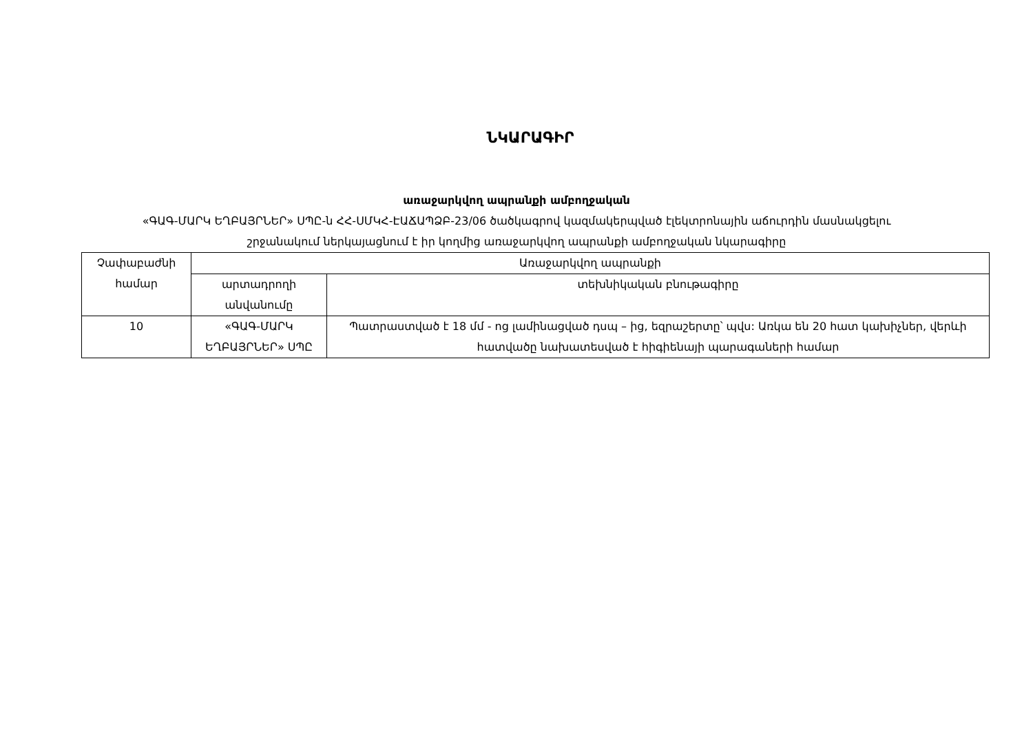ՆԿԱՐԱԳԻՐ
առաջարկվող ապրանքի ամբողջական
«ԳԱԳ-ՄԱՐԿ ԵՂԲԱՅՐՆԵՐ» ՍՊԸ-ն ՀՀ-ՍՄԿՀ-ԷԱՃԱՊՁԲ-23/06 ծածկագրով կազմակերպված էլեկտրոնային աճուրդին մասնակցելու
շրջանակում ներկայացնում է իր կողմից առաջարկվող ապրանքի ամբողջական նկարագիրը
| Չափաբաժնի համար | Առաջարկվող ապրանքի | |
| --- | --- | --- |
| | արտադրողի անվանումը | տեխնիկական բնութագիրը |
| 10 | «ԳԱԳ-ՄԱՐԿ ԵՂԲԱՅՐՆԵՐ» ՍՊԸ | Պատրաստված է 18 մմ - ոց լամինացված դսպ – ից, եզրաշերտը՝ պվս: Առկա են 20 հատ կախիչներ, վերևի հատվածը նախատեսված է հիգիենայի պարագաների համար |